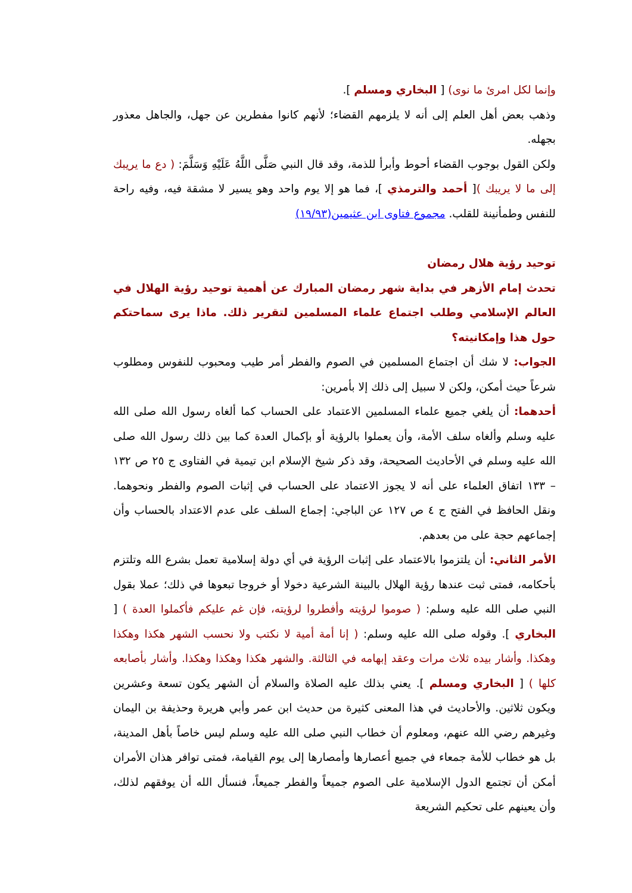وإنما لكل امرئ ما نوى) [ البخاري ومسلم ].
وذهب بعض أهل العلم إلى أنه لا يلزمهم القضاء؛ لأنهم كانوا مفطرين عن جهل، والجاهل معذور بجهله.
ولكن القول بوجوب القضاء أحوط وأبرأ للذمة، وقد قال النبي صَلَّى اللَّهُ عَلَيْهِ وَسَلَّمَ: ( دع ما يريبك إلى ما لا يريبك )[ أحمد والترمذي ]، فما هو إلا يوم واحد وهو يسير لا مشقة فيه، وفيه راحة للنفس وطمأنينة للقلب. مجموع فتاوى ابن عثيمين(١٩/٩٣)
توحيد رؤية هلال رمضان
تحدث إمام الأزهر في بداية شهر رمضان المبارك عن أهمية توحيد رؤية الهلال في العالم الإسلامي وطلب اجتماع علماء المسلمين لتقرير ذلك. ماذا يرى سماحتكم حول هذا وإمكانيته؟
الجواب: لا شك أن اجتماع المسلمين في الصوم والفطر أمر طيب ومحبوب للنفوس ومطلوب شرعاً حيث أمكن، ولكن لا سبيل إلى ذلك إلا بأمرين:
أحدهما: أن يلغي جميع علماء المسلمين الاعتماد على الحساب كما ألغاه رسول الله صلى الله عليه وسلم وألغاه سلف الأمة، وأن يعملوا بالرؤية أو بإكمال العدة كما بين ذلك رسول الله صلى الله عليه وسلم في الأحاديث الصحيحة، وقد ذكر شيخ الإسلام ابن تيمية في الفتاوى ج ٢٥ ص ١٣٢ – ١٣٣ اتفاق العلماء على أنه لا يجوز الاعتماد على الحساب في إثبات الصوم والفطر ونحوهما. ونقل الحافظ في الفتح ج ٤ ص ١٢٧ عن الباجي: إجماع السلف على عدم الاعتداد بالحساب وأن إجماعهم حجة على من بعدهم.
الأمر الثاني: أن يلتزموا بالاعتماد على إثبات الرؤية في أي دولة إسلامية تعمل بشرع الله وتلتزم بأحكامه، فمتى ثبت عندها رؤية الهلال بالبينة الشرعية دخولا أو خروجا تبعوها في ذلك؛ عملا بقول النبي صلى الله عليه وسلم: ( صوموا لرؤيته وأفطروا لرؤيته، فإن غم عليكم فأكملوا العدة ) [ البخاري ]. وقوله صلى الله عليه وسلم: ( إنا أمة أمية لا نكتب ولا نحسب الشهر هكذا وهكذا وهكذا. وأشار بيده ثلاث مرات وعقد إبهامه في الثالثة. والشهر هكذا وهكذا وهكذا. وأشار بأصابعه كلها ) [ البخاري ومسلم ]. يعني بذلك عليه الصلاة والسلام أن الشهر يكون تسعة وعشرين ويكون ثلاثين. والأحاديث في هذا المعنى كثيرة من حديث ابن عمر وأبي هريرة وحذيفة بن اليمان وغيرهم رضي الله عنهم، ومعلوم أن خطاب النبي صلى الله عليه وسلم ليس خاصاً بأهل المدينة، بل هو خطاب للأمة جمعاء في جميع أعصارها وأمصارها إلى يوم القيامة، فمتى توافر هذان الأمران أمكن أن تجتمع الدول الإسلامية على الصوم جميعاً والفطر جميعاً، فنسأل الله أن يوفقهم لذلك، وأن يعينهم على تحكيم الشريعة